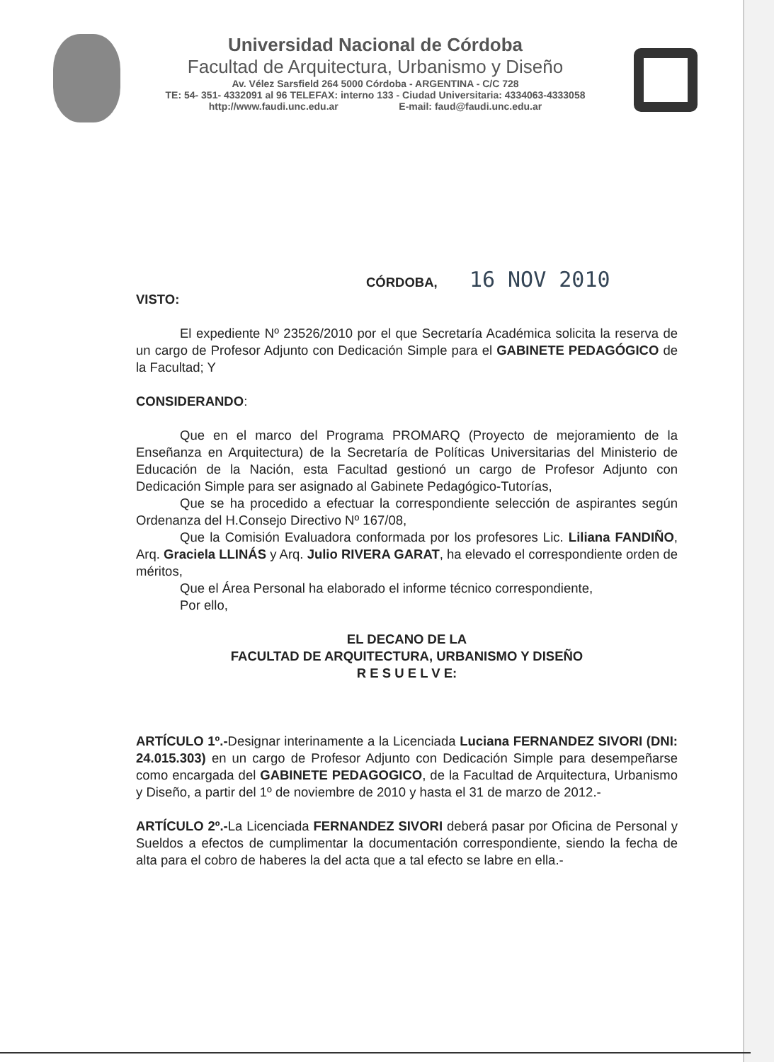Universidad Nacional de Córdoba
Facultad de Arquitectura, Urbanismo y Diseño
Av. Vélez Sarsfield 264 5000 Córdoba - ARGENTINA - C/C 728
TE: 54- 351- 4332091 al 96 TELEFAX: interno 133 - Ciudad Universitaria: 4334063-4333058
http://www.faudi.unc.edu.ar E-mail: faud@faudi.unc.edu.ar
CÓRDOBA, 16 NOV 2010
VISTO:
El expediente Nº 23526/2010 por el que Secretaría Académica solicita la reserva de un cargo de Profesor Adjunto con Dedicación Simple para el GABINETE PEDAGÓGICO de la Facultad; Y
CONSIDERANDO:
Que en el marco del Programa PROMARQ (Proyecto de mejoramiento de la Enseñanza en Arquitectura) de la Secretaría de Políticas Universitarias del Ministerio de Educación de la Nación, esta Facultad gestionó un cargo de Profesor Adjunto con Dedicación Simple para ser asignado al Gabinete Pedagógico-Tutorías,
Que se ha procedido a efectuar la correspondiente selección de aspirantes según Ordenanza del H.Consejo Directivo Nº 167/08,
Que la Comisión Evaluadora conformada por los profesores Lic. Liliana FANDIÑO, Arq. Graciela LLINÁS y Arq. Julio RIVERA GARAT, ha elevado el correspondiente orden de méritos,
Que el Área Personal ha elaborado el informe técnico correspondiente,
Por ello,
EL DECANO DE LA
FACULTAD DE ARQUITECTURA, URBANISMO Y DISEÑO
R E S U E L V E:
ARTÍCULO 1º.-Designar interinamente a la Licenciada Luciana FERNANDEZ SIVORI (DNI: 24.015.303) en un cargo de Profesor Adjunto con Dedicación Simple para desempeñarse como encargada del GABINETE PEDAGOGICO, de la Facultad de Arquitectura, Urbanismo y Diseño, a partir del 1º de noviembre de 2010 y hasta el 31 de marzo de 2012.-
ARTÍCULO 2º.-La Licenciada FERNANDEZ SIVORI deberá pasar por Oficina de Personal y Sueldos a efectos de cumplimentar la documentación correspondiente, siendo la fecha de alta para el cobro de haberes la del acta que a tal efecto se labre en ella.-